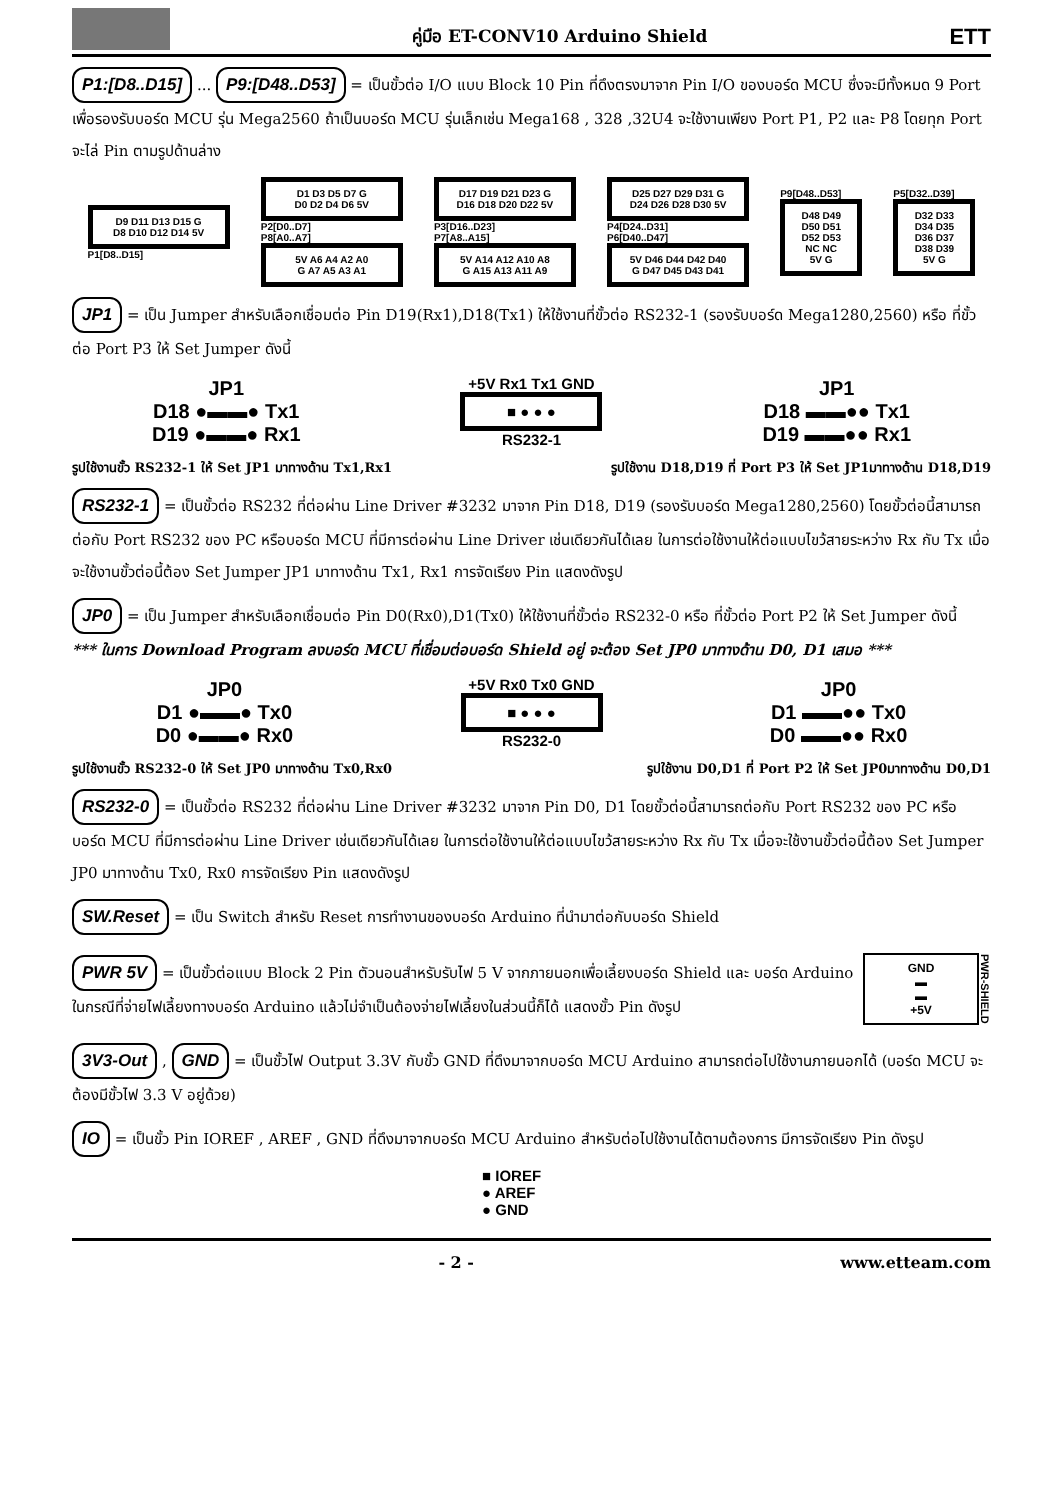คู่มือ ET-CONV10 Arduino Shield ETT
P1:[D8..D15] ... P9:[D48..D53] = เป็นขั้วต่อ I/O แบบ Block 10 Pin ที่ดึงตรงมาจาก Pin I/O ของบอร์ด MCU ซึ่งจะมีทั้งหมด 9 Port เพื่อรองรับบอร์ด MCU รุ่น Mega2560 ถ้าเป็นบอร์ด MCU รุ่นเล็กเช่น Mega168 , 328 ,32U4 จะใช้งานเพียง Port P1, P2 และ P8 โดยทุก Port จะไล่ Pin ตามรูปด้านล่าง
D9 D11 D13 D15 G
D8 D10 D12 D14 5V
P1[D8..D15]
D1 D3 D5 D7 G
D0 D2 D4 D6 5V
P2[D0..D7]
P8[A0..A7]
5V A6 A4 A2 A0
G A7 A5 A3 A1
D17 D19 D21 D23 G
D16 D18 D20 D22 5V
P3[D16..D23]
P7[A8..A15]
5V A14 A12 A10 A8
G A15 A13 A11 A9
D25 D27 D29 D31 G
D24 D26 D28 D30 5V
P4[D24..D31]
P6[D40..D47]
5V D46 D44 D42 D40
G D47 D45 D43 D41
P9[D48..D53]
D48 D49
D50 D51
D52 D53
NC NC
5V G
P5[D32..D39]
D32 D33
D34 D35
D36 D37
D38 D39
5V G
JP1 = เป็น Jumper สำหรับเลือกเชื่อมต่อ Pin D19(Rx1),D18(Tx1) ให้ใช้งานที่ขั้วต่อ RS232-1 (รองรับบอร์ด Mega1280,2560) หรือ ที่ขั้วต่อ Port P3 ให้ Set Jumper ดังนี้
JP1
D18 ●▬▬● Tx1
D19 ●▬▬● Rx1
+5V Rx1 Tx1 GND
■ ● ● ●
RS232-1
JP1
D18 ▬▬●● Tx1
D19 ▬▬●● Rx1
รูปใช้งานขั้ว RS232-1 ให้ Set JP1 มาทางด้าน Tx1,Rx1 รูปใช้งาน D18,D19 ที่ Port P3 ให้ Set JP1มาทางด้าน D18,D19
RS232-1 = เป็นขั้วต่อ RS232 ที่ต่อผ่าน Line Driver #3232 มาจาก Pin D18, D19 (รองรับบอร์ด Mega1280,2560) โดยขั้วต่อนี้สามารถต่อกับ Port RS232 ของ PC หรือบอร์ด MCU ที่มีการต่อผ่าน Line Driver เช่นเดียวกันได้เลย ในการต่อใช้งานให้ต่อแบบไขว้สายระหว่าง Rx กับ Tx เมื่อจะใช้งานขั้วต่อนี้ต้อง Set Jumper JP1 มาทางด้าน Tx1, Rx1 การจัดเรียง Pin แสดงดังรูป
JP0 = เป็น Jumper สำหรับเลือกเชื่อมต่อ Pin D0(Rx0),D1(Tx0) ให้ใช้งานที่ขั้วต่อ RS232-0 หรือ ที่ขั้วต่อ Port P2 ให้ Set Jumper ดังนี้
*** ในการ Download Program ลงบอร์ด MCU ที่เชื่อมต่อบอร์ด Shield อยู่ จะต้อง Set JP0 มาทางด้าน D0, D1 เสมอ ***
JP0
D1 ●▬▬● Tx0
D0 ●▬▬● Rx0
+5V Rx0 Tx0 GND
■ ● ● ●
RS232-0
JP0
D1 ▬▬●● Tx0
D0 ▬▬●● Rx0
รูปใช้งานขั้ว RS232-0 ให้ Set JP0 มาทางด้าน Tx0,Rx0 รูปใช้งาน D0,D1 ที่ Port P2 ให้ Set JP0มาทางด้าน D0,D1
RS232-0 = เป็นขั้วต่อ RS232 ที่ต่อผ่าน Line Driver #3232 มาจาก Pin D0, D1 โดยขั้วต่อนี้สามารถต่อกับ Port RS232 ของ PC หรือบอร์ด MCU ที่มีการต่อผ่าน Line Driver เช่นเดียวกันได้เลย ในการต่อใช้งานให้ต่อแบบไขว้สายระหว่าง Rx กับ Tx เมื่อจะใช้งานขั้วต่อนี้ต้อง Set Jumper JP0 มาทางด้าน Tx0, Rx0 การจัดเรียง Pin แสดงดังรูป
SW.Reset = เป็น Switch สำหรับ Reset การทำงานของบอร์ด Arduino ที่นำมาต่อกับบอร์ด Shield
PWR 5V = เป็นขั้วต่อแบบ Block 2 Pin ตัวนอนสำหรับรับไฟ 5 V จากภายนอกเพื่อเลี้ยงบอร์ด Shield และ บอร์ด Arduino ในกรณีที่จ่ายไฟเลี้ยงทางบอร์ด Arduino แล้วไม่จำเป็นต้องจ่ายไฟเลี้ยงในส่วนนี้ก็ได้ แสดงขั้ว Pin ดังรูป
GND
▬
▬
+5V
PWR-SHIELD
3V3-Out , GND = เป็นขั้วไฟ Output 3.3V กับขั้ว GND ที่ดึงมาจากบอร์ด MCU Arduino สามารถต่อไปใช้งานภายนอกได้ (บอร์ด MCU จะต้องมีขั้วไฟ 3.3 V อยู่ด้วย)
IO = เป็นขั้ว Pin IOREF , AREF , GND ที่ดึงมาจากบอร์ด MCU Arduino สำหรับต่อไปใช้งานได้ตามต้องการ มีการจัดเรียง Pin ดังรูป
■ IOREF
● AREF
● GND
- 2 - www.etteam.com